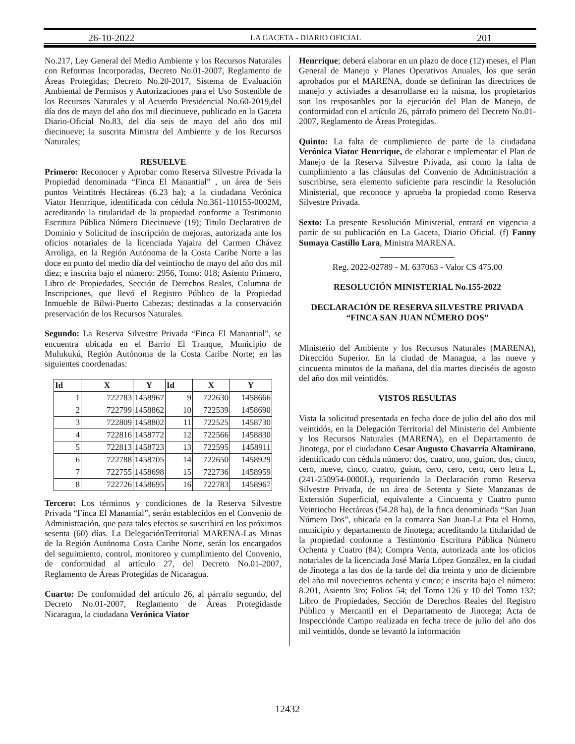26-10-2022 LA GACETA - DIARIO OFICIAL 201
No.217, Ley General del Medio Ambiente y los Recursos Naturales con Reformas Incorporadas, Decreto No.01-2007, Reglamento de Áreas Protegidas; Decreto No.20-2017, Sistema de Evaluación Ambiental de Permisos y Autorizaciones para el Uso Sostenible de los Recursos Naturales y al Acuerdo Presidencial No.60-2019,del día dos de mayo del año dos mil diecinueve, publicado en la Gaceta Diario-Oficial No.83, del día seis de mayo del año dos mil diecinueve; la suscrita Ministra del Ambiente y de los Recursos Naturales;
RESUELVE
Primero: Reconocer y Aprobar como Reserva Silvestre Privada la Propiedad denominada “Finca El Manantial” , un área de Seis puntos Veintitrés Hectáreas (6.23 ha); a la ciudadana Verónica Viator Henrrique, identificada con cédula No.361-110155-0002M, acreditando la titularidad de la propiedad conforme a Testimonio Escritura Pública Número Diecinueve (19); Titulo Declarativo de Dominio y Solicitud de inscripción de mejoras, autorizada ante los oficios notariales de la licenciada Yajaira del Carmen Chávez Arroliga, en la Región Autónoma de la Costa Caribe Norte a las doce en punto del medio día del veintiocho de mayo del año dos mil diez; e inscrita bajo el número: 2956, Tomo: 018; Asiento Primero, Libro de Propiedades, Sección de Derechos Reales, Columna de Inscripciones, que llevó el Registro Público de la Propiedad Inmueble de Bilwi-Puerto Cabezas; destinadas a la conservación preservación de los Recursos Naturales.
Segundo: La Reserva Silvestre Privada “Finca El Manantial”, se encuentra ubicada en el Barrio El Tranque, Municipio de Mulukukú, Región Autónoma de la Costa Caribe Norte; en las siguientes coordenadas:
| Id | X | Y | Id | X | Y |
| --- | --- | --- | --- | --- | --- |
| 1 | 722783 | 1458967 | 9 | 722630 | 1458666 |
| 2 | 722799 | 1458862 | 10 | 722539 | 1458690 |
| 3 | 722809 | 1458802 | 11 | 722525 | 1458730 |
| 4 | 722816 | 1458772 | 12 | 722566 | 1458830 |
| 5 | 722813 | 1458723 | 13 | 722595 | 1458911 |
| 6 | 722788 | 1458705 | 14 | 722650 | 1458929 |
| 7 | 722755 | 1458698 | 15 | 722736 | 1458959 |
| 8 | 722726 | 1458695 | 16 | 722783 | 1458967 |
Tercero: Los términos y condiciones de la Reserva Silvestre Privada “Finca El Manantial”, serán establecidos en el Convenio de Administración, que para tales efectos se suscribirá en los próximos sesenta (60) días. La DelegaciónTerritorial MARENA-Las Minas de la Región Autónoma Costa Caribe Norte, serán los encargados del seguimiento, control, monitoreo y cumplimiento del Convenio, de conformidad al artículo 27, del Decreto No.01-2007, Reglamento de Áreas Protegidas de Nicaragua.
Cuarto: De conformidad del artículo 26, al párrafo segundo, del Decreto No.01-2007, Reglamento de Áreas Protegidasde Nicaragua, la ciudadana Verónica Viator
Henrrique; deberá elaborar en un plazo de doce (12) meses, el Plan General de Manejo y Planes Operativos Anuales, los que serán aprobados por el MARENA, donde se definiran las directrices de manejo y activiades a desarrollarse en la misma, los propietarios son los resposanbles por la ejecución del Plan de Manejo, de conformidad con el artículo 26, párrafo primero del Decreto No.01- 2007, Reglamento de Áreas Protegidas.
Quinto: La falta de cumplimiento de parte de la ciudadana Verónica Viator Henrrique, de elaborar e implementar el Plan de Manejo de la Reserva Silvestre Privada, así como la falta de cumplimiento a las cláusulas del Convenio de Administración a suscribirse, sera elemento suficiente para rescindir la Resolución Ministerial, que reconoce y aprueba la propiedad como Reserva Silvestre Privada.
Sexto: La presente Resolución Ministerial, entrará en vigencia a partir de su publicación en La Gaceta, Diario Oficial. (f) Fanny Sumaya Castillo Lara, Ministra MARENA.
Reg. 2022-02789 - M. 637063 - Valor C$ 475.00
RESOLUCIÓN MINISTERIAL No.155-2022
DECLARACIÓN DE RESERVA SILVESTRE PRIVADA “FINCA SAN JUAN NÚMERO DOS”
Ministerio del Ambiente y los Recursos Naturales (MARENA), Dirección Superior. En la ciudad de Managua, a las nueve y cincuenta minutos de la mañana, del día martes dieciséis de agosto del año dos mil veintidós.
VISTOS RESULTAS
Vista la solicitud presentada en fecha doce de julio del año dos mil veintidós, en la Delegación Territorial del Ministerio del Ambiente y los Recursos Naturales (MARENA), en el Departamento de Jinotega, por el ciudadano Cesar Augusto Chavarria Altamirano, identificado con cédula número: dos, cuatro, uno, guion, dos, cinco, cero, nueve, cinco, cuatro, guion, cero, cero, cero, cero letra L, (241-250954-0000L), requiriendo la Declaración como Reserva Silvestre Privada, de un área de Setenta y Siete Manzanas de Extensión Superficial, equivalente a Cincuenta y Cuatro punto Veintiocho Hectáreas (54.28 ha), de la finca denominada “San Juan Número Dos”, ubicada en la comarca San Juan-La Pita el Horno, municipio y departamento de Jinotega; acreditando la titularidad de la propiedad conforme a Testimonio Escritura Pública Número Ochenta y Cuatro (84); Compra Venta, autorizada ante los oficios notariales de la licenciada José María López González, en la ciudad de Jinotega a las dos de la tarde del día treinta y uno de diciembre del año mil novecientos ochenta y cinco; e inscrita bajo el número: 8.201, Asiento 3ro; Folios 54; del Tomo 126 y 10 del Tomo 132; Libro de Propiedades, Sección de Derechos Reales del Registro Público y Mercantil en el Departamento de Jinotega; Acta de Inspeccióndе Campo realizada en fecha trece de julio del año dos mil veintidós, donde se levantó la información
12432